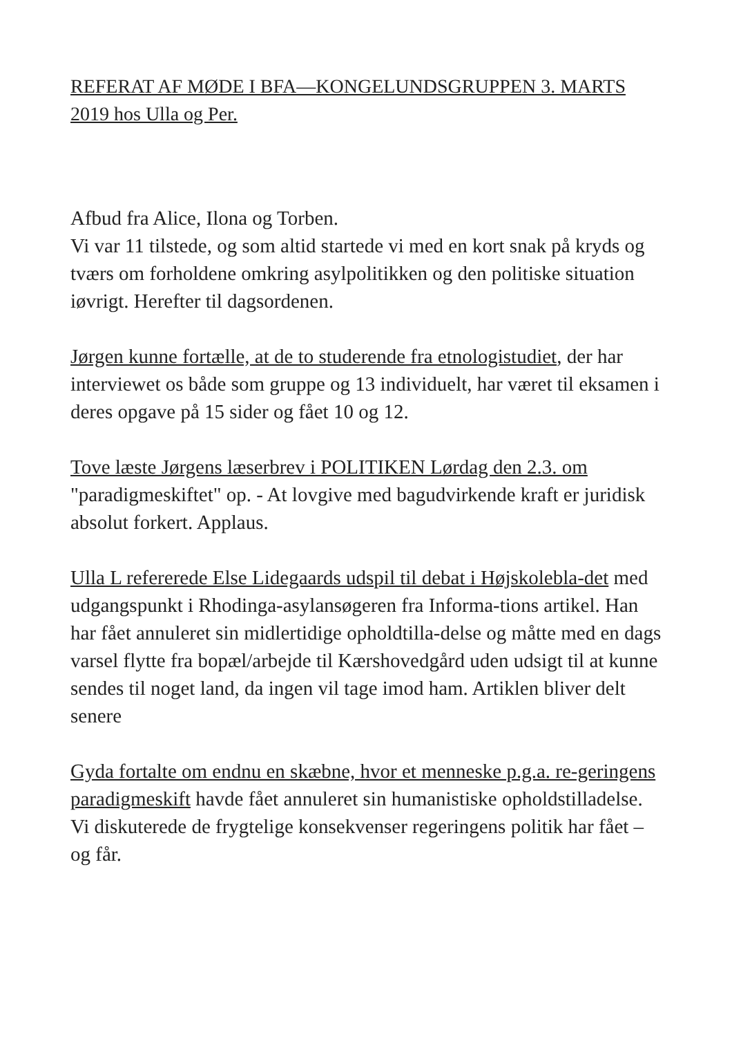REFERAT AF MØDE I BFA—KONGELUNDSGRUPPEN 3. MARTS 2019 hos Ulla og Per.
Afbud fra Alice, Ilona og Torben.
Vi var 11 tilstede, og som altid startede vi med en kort snak på kryds og tværs om forholdene omkring asylpolitikken og den politiske situation iøvrigt. Herefter til dagsordenen.
Jørgen kunne fortælle, at de to studerende fra etnologistudiet, der har interviewet os både som gruppe og 13 individuelt, har været til eksamen i deres opgave på 15 sider og fået 10 og 12.
Tove læste Jørgens læserbrev i POLITIKEN Lørdag den 2.3. om "paradigmeskiftet" op. - At lovgive med bagudvirkende kraft er juridisk absolut forkert. Applaus.
Ulla L refererede Else Lidegaards udspil til debat i Højskolebla-det med udgangspunkt i Rhodinga-asylansøgeren fra Informa-tions artikel. Han har fået annuleret sin midlertidige opholdtilla-delse og måtte med en dags varsel flytte fra bopæl/arbejde til Kærshovedgård uden udsigt til at kunne sendes til noget land, da ingen vil tage imod ham. Artiklen bliver delt senere
Gyda fortalte om endnu en skæbne, hvor et menneske p.g.a. re-geringens paradigmeskift havde fået annuleret sin humanistiske opholdstilladelse.
Vi diskuterede de frygtelige konsekvenser regeringens politik har fået – og får.